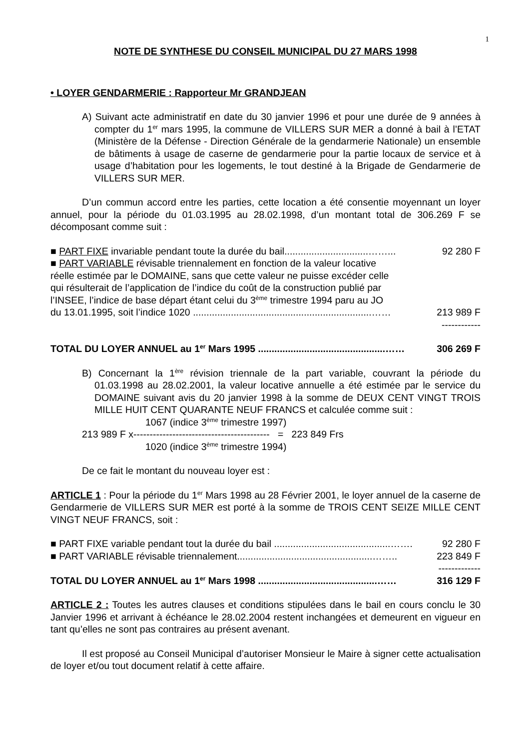1
NOTE DE SYNTHESE DU CONSEIL MUNICIPAL DU 27 MARS 1998
• LOYER GENDARMERIE : Rapporteur Mr GRANDJEAN
A) Suivant acte administratif en date du 30 janvier 1996 et pour une durée de 9 années à compter du 1<sup>er</sup> mars 1995, la commune de VILLERS SUR MER a donné à bail à l’ETAT (Ministère de la Défense - Direction Générale de la gendarmerie Nationale) un ensemble de bâtiments à usage de caserne de gendarmerie pour la partie locaux de service et à usage d’habitation pour les logements, le tout destiné à la Brigade de Gendarmerie de VILLERS SUR MER.
D’un commun accord entre les parties, cette location a été consentie moyennant un loyer annuel, pour la période du 01.03.1995 au 28.02.1998, d’un montant total de 306.269 F se décomposant comme suit :
■ PART FIXE invariable pendant toute la durée du bail...............................……... 92 280 F
■ PART VARIABLE révisable triennalement en fonction de la valeur locative
réelle estimée par le DOMAINE, sans que cette valeur ne puisse excéder celle
qui résulterait de l’application de l’indice du coût de la construction publié par
l’INSEE, l’indice de base départ étant celui du 3<sup>ème</sup> trimestre 1994 paru au JO
du 13.01.1995, soit l’indice 1020 ..................................................................…… 213 989 F
------------
TOTAL DU LOYER ANNUEL au 1<sup>er</sup> Mars 1995 ...............................................…… 306 269 F
B) Concernant la 1<sup>ère</sup> révision triennale de la part variable, couvrant la période du 01.03.1998 au 28.02.2001, la valeur locative annuelle a été estimée par le service du DOMAINE suivant avis du 20 janvier 1998 à la somme de DEUX CENT VINGT TROIS MILLE HUIT CENT QUARANTE NEUF FRANCS et calculée comme suit :
1067 (indice 3<sup>ème</sup> trimestre 1997)
213 989 F x------------------------------------------ = 223 849 Frs
1020 (indice 3<sup>ème</sup> trimestre 1994)
De ce fait le montant du nouveau loyer est :
ARTICLE 1 : Pour la période du 1<sup>er</sup> Mars 1998 au 28 Février 2001, le loyer annuel de la caserne de Gendarmerie de VILLERS SUR MER est porté à la somme de TROIS CENT SEIZE MILLE CENT VINGT NEUF FRANCS, soit :
■ PART FIXE variable pendant tout la durée du bail ...........................................……. 92 280 F
■ PART VARIABLE révisable triennalement..................................................…….. 223 849 F
-------------
TOTAL DU LOYER ANNUEL au 1<sup>er</sup> Mars 1998 ............................................…… 316 129 F
ARTICLE 2 : Toutes les autres clauses et conditions stipulées dans le bail en cours conclu le 30 Janvier 1996 et arrivant à échéance le 28.02.2004 restent inchangées et demeurent en vigueur en tant qu’elles ne sont pas contraires au présent avenant.
Il est proposé au Conseil Municipal d’autoriser Monsieur le Maire à signer cette actualisation de loyer et/ou tout document relatif à cette affaire.